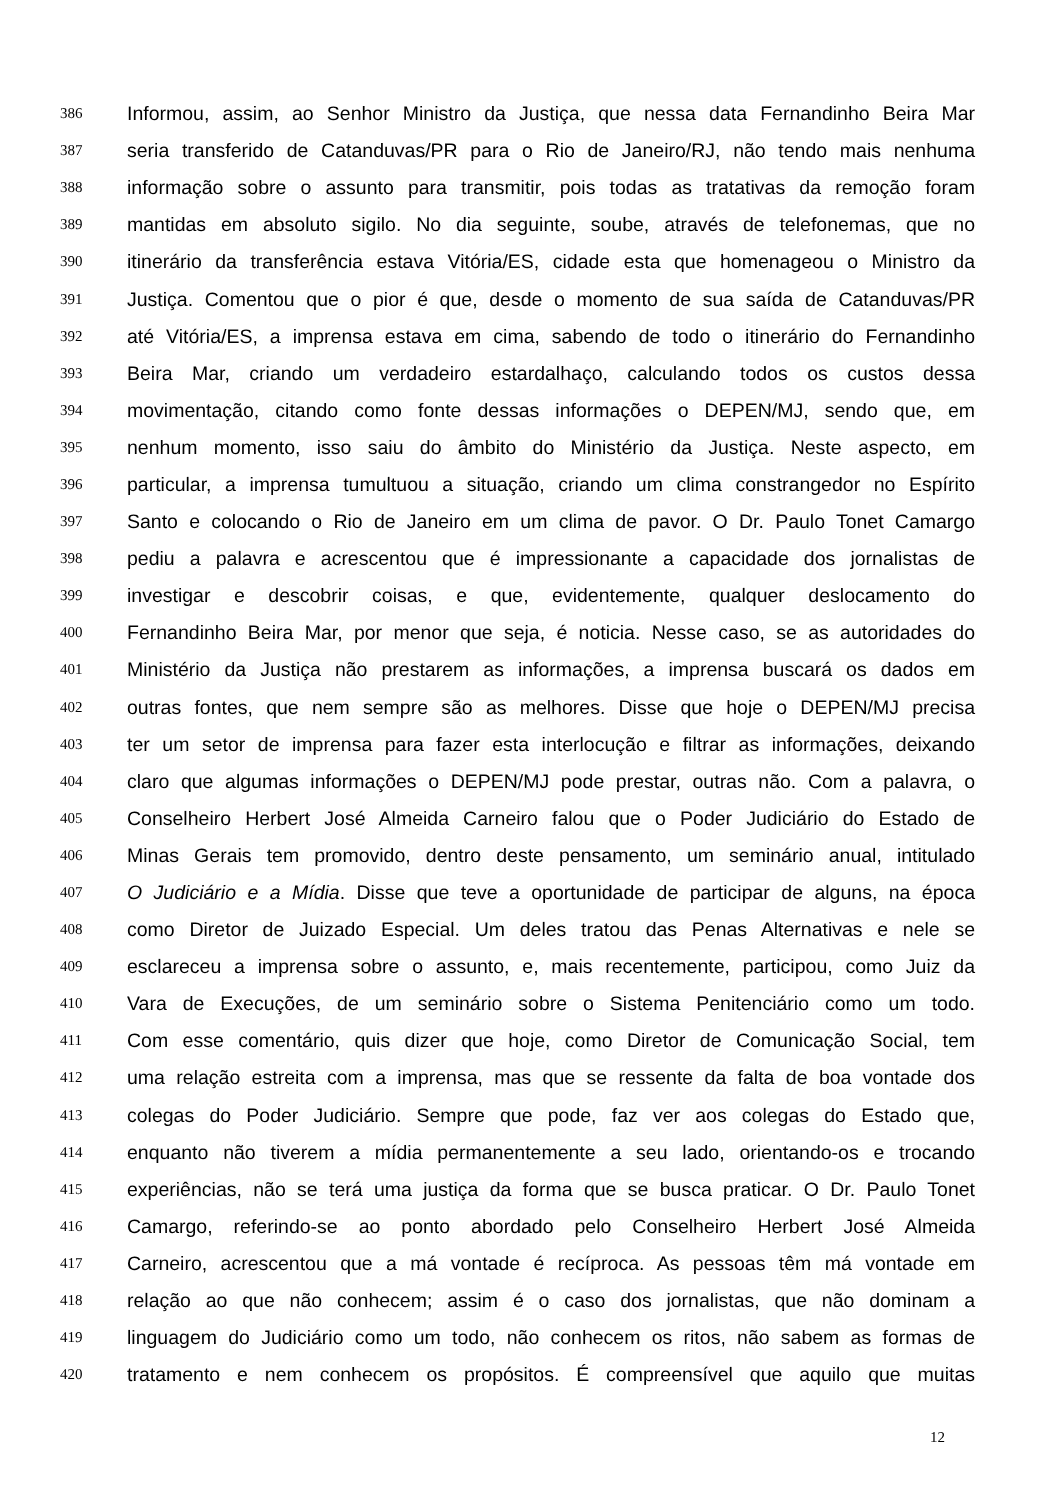386 Informou, assim, ao Senhor Ministro da Justiça, que nessa data Fernandinho Beira Mar
387 seria transferido de Catanduvas/PR para o Rio de Janeiro/RJ, não tendo mais nenhuma
388 informação sobre o assunto para transmitir, pois todas as tratativas da remoção foram
389 mantidas em absoluto sigilo. No dia seguinte, soube, através de telefonemas, que no
390 itinerário da transferência estava Vitória/ES, cidade esta que homenageou o Ministro da
391 Justiça. Comentou que o pior é que, desde o momento de sua saída de Catanduvas/PR
392 até Vitória/ES, a imprensa estava em cima, sabendo de todo o itinerário do Fernandinho
393 Beira Mar, criando um verdadeiro estardalhaço, calculando todos os custos dessa
394 movimentação, citando como fonte dessas informações o DEPEN/MJ, sendo que, em
395 nenhum momento, isso saiu do âmbito do Ministério da Justiça. Neste aspecto, em
396 particular, a imprensa tumultuou a situação, criando um clima constrangedor no Espírito
397 Santo e colocando o Rio de Janeiro em um clima de pavor. O Dr. Paulo Tonet Camargo
398 pediu a palavra e acrescentou que é impressionante a capacidade dos jornalistas de
399 investigar e descobrir coisas, e que, evidentemente, qualquer deslocamento do
400 Fernandinho Beira Mar, por menor que seja, é noticia. Nesse caso, se as autoridades do
401 Ministério da Justiça não prestarem as informações, a imprensa buscará os dados em
402 outras fontes, que nem sempre são as melhores. Disse que hoje o DEPEN/MJ precisa
403 ter um setor de imprensa para fazer esta interlocução e filtrar as informações, deixando
404 claro que algumas informações o DEPEN/MJ pode prestar, outras não. Com a palavra, o
405 Conselheiro Herbert José Almeida Carneiro falou que o Poder Judiciário do Estado de
406 Minas Gerais tem promovido, dentro deste pensamento, um seminário anual, intitulado
407 O Judiciário e a Mídia. Disse que teve a oportunidade de participar de alguns, na época
408 como Diretor de Juizado Especial. Um deles tratou das Penas Alternativas e nele se
409 esclareceu a imprensa sobre o assunto, e, mais recentemente, participou, como Juiz da
410 Vara de Execuções, de um seminário sobre o Sistema Penitenciário como um todo.
411 Com esse comentário, quis dizer que hoje, como Diretor de Comunicação Social, tem
412 uma relação estreita com a imprensa, mas que se ressente da falta de boa vontade dos
413 colegas do Poder Judiciário. Sempre que pode, faz ver aos colegas do Estado que,
414 enquanto não tiverem a mídia permanentemente a seu lado, orientando-os e trocando
415 experiências, não se terá uma justiça da forma que se busca praticar. O Dr. Paulo Tonet
416 Camargo, referindo-se ao ponto abordado pelo Conselheiro Herbert José Almeida
417 Carneiro, acrescentou que a má vontade é recíproca. As pessoas têm má vontade em
418 relação ao que não conhecem; assim é o caso dos jornalistas, que não dominam a
419 linguagem do Judiciário como um todo, não conhecem os ritos, não sabem as formas de
420 tratamento e nem conhecem os propósitos. É compreensível que aquilo que muitas
12